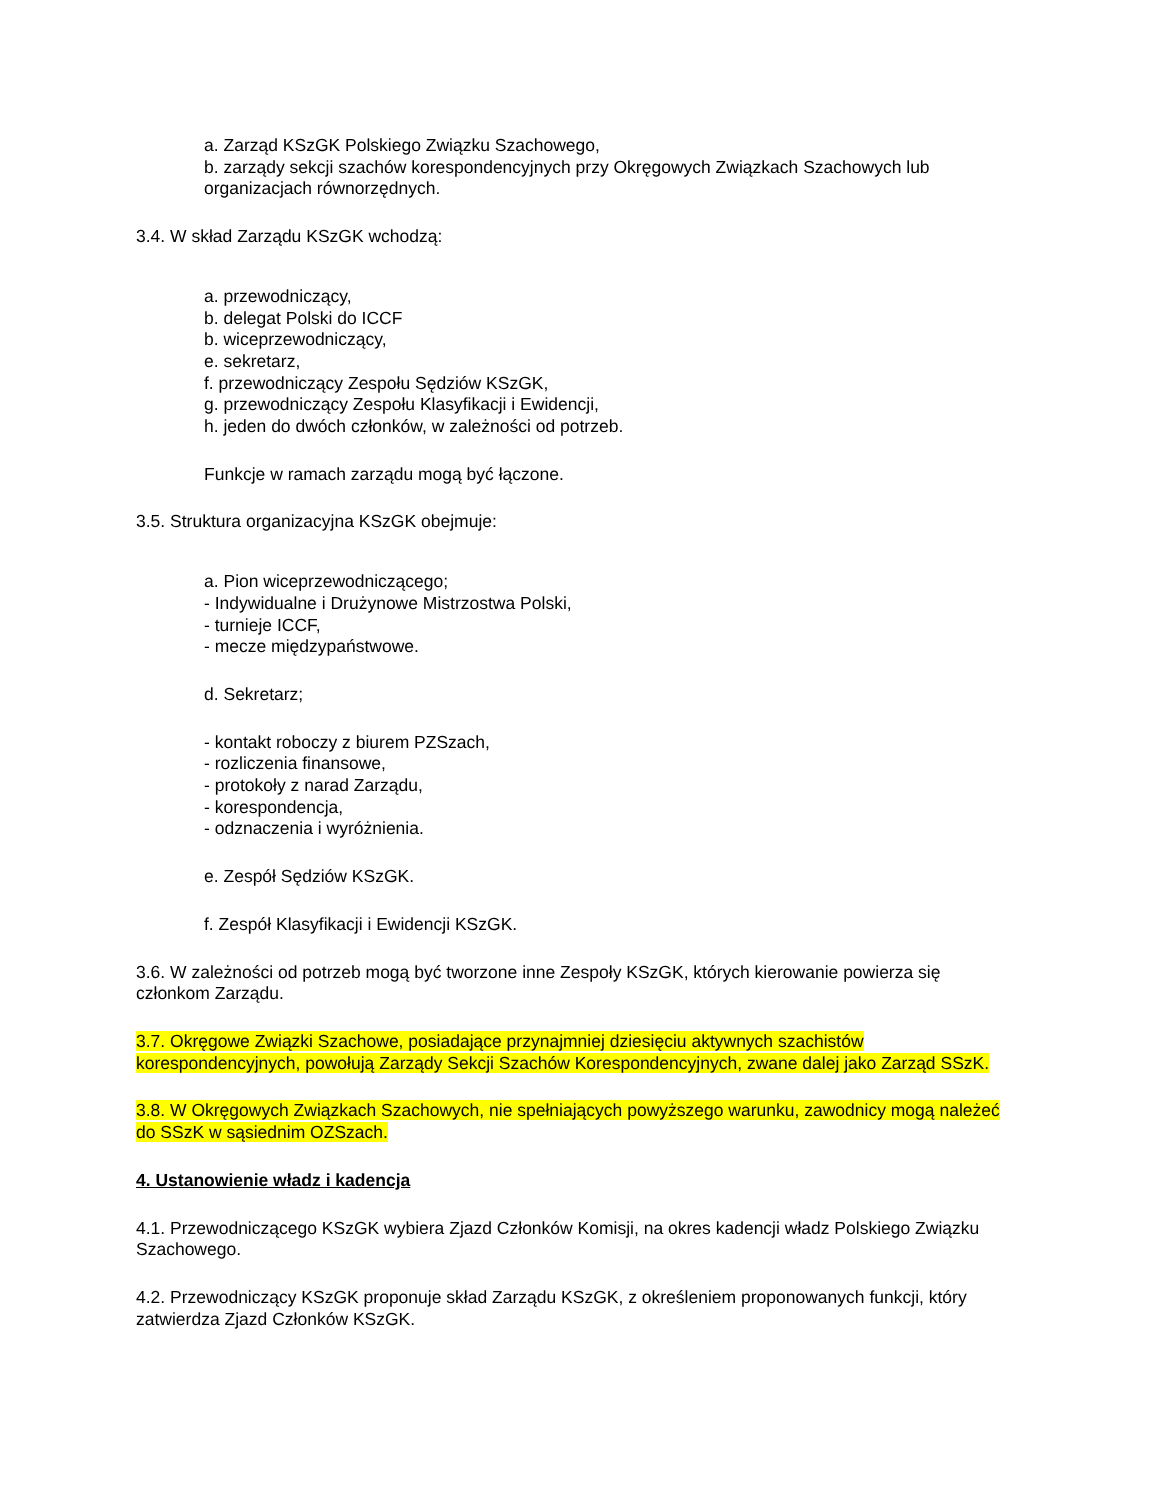a. Zarząd KSzGK Polskiego Związku Szachowego,
b. zarządy sekcji szachów korespondencyjnych przy Okręgowych Związkach Szachowych lub organizacjach równorzędnych.
3.4. W skład Zarządu KSzGK wchodzą:
a. przewodniczący,
b. delegat Polski do ICCF
b. wiceprzewodniczący,
e. sekretarz,
f. przewodniczący Zespołu Sędziów KSzGK,
g. przewodniczący Zespołu Klasyfikacji i Ewidencji,
h. jeden do dwóch członków, w zależności od potrzeb.
Funkcje w ramach zarządu mogą być łączone.
3.5. Struktura organizacyjna KSzGK obejmuje:
a. Pion wiceprzewodniczącego;
- Indywidualne i Drużynowe Mistrzostwa Polski,
- turnieje ICCF,
- mecze międzypaństwowe.
d. Sekretarz;
- kontakt roboczy z biurem PZSzach,
- rozliczenia finansowe,
- protokoły z narad Zarządu,
- korespondencja,
- odznaczenia i wyróżnienia.
e. Zespół Sędziów KSzGK.
f. Zespół Klasyfikacji i Ewidencji KSzGK.
3.6. W zależności od potrzeb mogą być tworzone inne Zespoły KSzGK, których kierowanie powierza się członkom Zarządu.
3.7. Okręgowe Związki Szachowe, posiadające przynajmniej dziesięciu aktywnych szachistów korespondencyjnych, powołują Zarządy Sekcji Szachów Korespondencyjnych, zwane dalej jako Zarząd SSzK.
3.8. W Okręgowych Związkach Szachowych, nie spełniających powyższego warunku, zawodnicy mogą należeć do SSzK w sąsiednim OZSzach.
4. Ustanowienie władz i kadencja
4.1. Przewodniczącego KSzGK wybiera Zjazd Członków Komisji, na okres kadencji władz Polskiego Związku Szachowego.
4.2. Przewodniczący KSzGK proponuje skład Zarządu KSzGK, z określeniem proponowanych funkcji, który zatwierdza Zjazd Członków KSzGK.